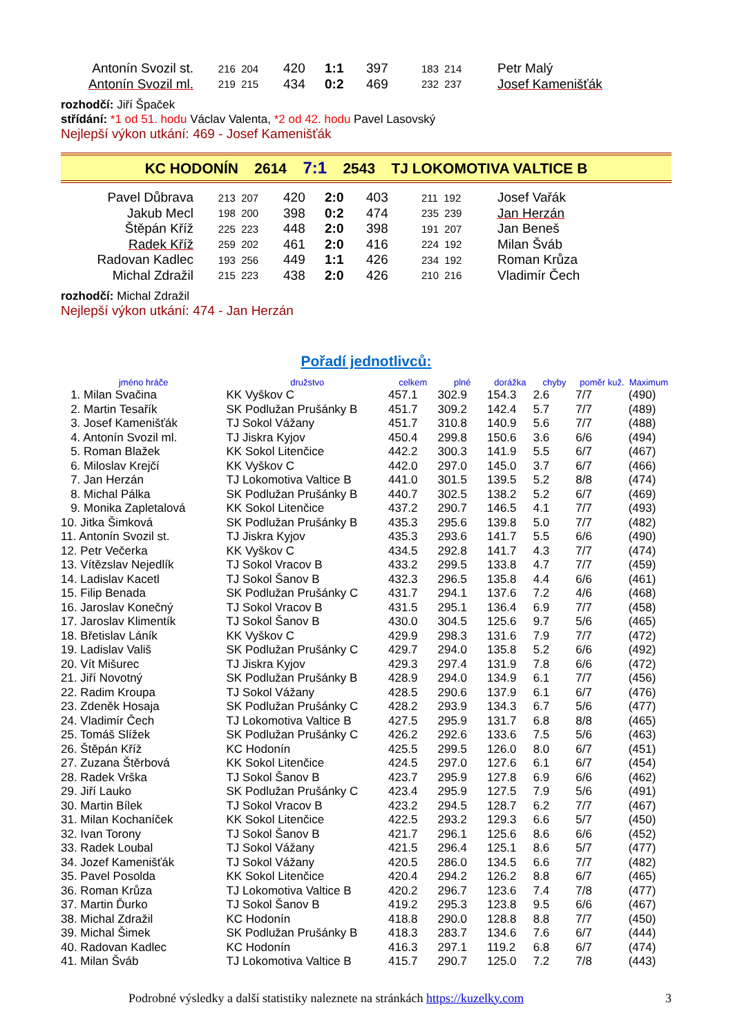| Antonín Svozil st. | 216 204 | 420 | 1:1 | 397 | 183 214 | Petr Malý |
| Antonín Svozil ml. | 219 215 | 434 | 0:2 | 469 | 232 237 | Josef Kamenišťák |
rozhodčí: Jiří Špaček
střídání: *1 od 51. hodu Václav Valenta, *2 od 42. hodu Pavel Lasovský
Nejlepší výkon utkání: 469 - Josef Kamenišťák
KC HODONÍN 2614 7:1 2543 TJ LOKOMOTIVA VALTICE B
| Pavel Důbrava | 213 207 | 420 | 2:0 | 403 | 211 192 | Josef Vařák |
| Jakub Mecl | 198 200 | 398 | 0:2 | 474 | 235 239 | Jan Herzán |
| Štěpán Kříž | 225 223 | 448 | 2:0 | 398 | 191 207 | Jan Beneš |
| Radek Kříž | 259 202 | 461 | 2:0 | 416 | 224 192 | Milan Šváb |
| Radovan Kadlec | 193 256 | 449 | 1:1 | 426 | 234 192 | Roman Krůza |
| Michal Zdražil | 215 223 | 438 | 2:0 | 426 | 210 216 | Vladimír Čech |
rozhodčí: Michal Zdražil
Nejlepší výkon utkání: 474 - Jan Herzán
Pořadí jednotlivců:
| jméno hráče | družstvo | celkem | plné | dorážka | chyby | poměr kuž. | Maximum |
| --- | --- | --- | --- | --- | --- | --- | --- |
| 1. Milan Svačina | KK Vyškov C | 457.1 | 302.9 | 154.3 | 2.6 | 7/7 | (490) |
| 2. Martin Tesařík | SK Podlužan Prušánky B | 451.7 | 309.2 | 142.4 | 5.7 | 7/7 | (489) |
| 3. Josef Kamenišťák | TJ Sokol Vážany | 451.7 | 310.8 | 140.9 | 5.6 | 7/7 | (488) |
| 4. Antonín Svozil ml. | TJ Jiskra Kyjov | 450.4 | 299.8 | 150.6 | 3.6 | 6/6 | (494) |
| 5. Roman Blažek | KK Sokol Litenčice | 442.2 | 300.3 | 141.9 | 5.5 | 6/7 | (467) |
| 6. Miloslav Krejčí | KK Vyškov C | 442.0 | 297.0 | 145.0 | 3.7 | 6/7 | (466) |
| 7. Jan Herzán | TJ Lokomotiva Valtice B | 441.0 | 301.5 | 139.5 | 5.2 | 8/8 | (474) |
| 8. Michal Pálka | SK Podlužan Prušánky B | 440.7 | 302.5 | 138.2 | 5.2 | 6/7 | (469) |
| 9. Monika Zapletalová | KK Sokol Litenčice | 437.2 | 290.7 | 146.5 | 4.1 | 7/7 | (493) |
| 10. Jitka Šimková | SK Podlužan Prušánky B | 435.3 | 295.6 | 139.8 | 5.0 | 7/7 | (482) |
| 11. Antonín Svozil st. | TJ Jiskra Kyjov | 435.3 | 293.6 | 141.7 | 5.5 | 6/6 | (490) |
| 12. Petr Večerka | KK Vyškov C | 434.5 | 292.8 | 141.7 | 4.3 | 7/7 | (474) |
| 13. Vítězslav Nejedlík | TJ Sokol Vracov B | 433.2 | 299.5 | 133.8 | 4.7 | 7/7 | (459) |
| 14. Ladislav Kacetl | TJ Sokol Šanov B | 432.3 | 296.5 | 135.8 | 4.4 | 6/6 | (461) |
| 15. Filip Benada | SK Podlužan Prušánky C | 431.7 | 294.1 | 137.6 | 7.2 | 4/6 | (468) |
| 16. Jaroslav Konečný | TJ Sokol Vracov B | 431.5 | 295.1 | 136.4 | 6.9 | 7/7 | (458) |
| 17. Jaroslav Klimentík | TJ Sokol Šanov B | 430.0 | 304.5 | 125.6 | 9.7 | 5/6 | (465) |
| 18. Břetislav Láník | KK Vyškov C | 429.9 | 298.3 | 131.6 | 7.9 | 7/7 | (472) |
| 19. Ladislav Vališ | SK Podlužan Prušánky C | 429.7 | 294.0 | 135.8 | 5.2 | 6/6 | (492) |
| 20. Vít Mišurec | TJ Jiskra Kyjov | 429.3 | 297.4 | 131.9 | 7.8 | 6/6 | (472) |
| 21. Jiří Novotný | SK Podlužan Prušánky B | 428.9 | 294.0 | 134.9 | 6.1 | 7/7 | (456) |
| 22. Radim Kroupa | TJ Sokol Vážany | 428.5 | 290.6 | 137.9 | 6.1 | 6/7 | (476) |
| 23. Zdeněk Hosaja | SK Podlužan Prušánky C | 428.2 | 293.9 | 134.3 | 6.7 | 5/6 | (477) |
| 24. Vladimír Čech | TJ Lokomotiva Valtice B | 427.5 | 295.9 | 131.7 | 6.8 | 8/8 | (465) |
| 25. Tomáš Slížek | SK Podlužan Prušánky C | 426.2 | 292.6 | 133.6 | 7.5 | 5/6 | (463) |
| 26. Štěpán Kříž | KC Hodonín | 425.5 | 299.5 | 126.0 | 8.0 | 6/7 | (451) |
| 27. Zuzana Štěrbová | KK Sokol Litenčice | 424.5 | 297.0 | 127.6 | 6.1 | 6/7 | (454) |
| 28. Radek Vrška | TJ Sokol Šanov B | 423.7 | 295.9 | 127.8 | 6.9 | 6/6 | (462) |
| 29. Jiří Lauko | SK Podlužan Prušánky C | 423.4 | 295.9 | 127.5 | 7.9 | 5/6 | (491) |
| 30. Martin Bílek | TJ Sokol Vracov B | 423.2 | 294.5 | 128.7 | 6.2 | 7/7 | (467) |
| 31. Milan Kochaníček | KK Sokol Litenčice | 422.5 | 293.2 | 129.3 | 6.6 | 5/7 | (450) |
| 32. Ivan Torony | TJ Sokol Šanov B | 421.7 | 296.1 | 125.6 | 8.6 | 6/6 | (452) |
| 33. Radek Loubal | TJ Sokol Vážany | 421.5 | 296.4 | 125.1 | 8.6 | 5/7 | (477) |
| 34. Jozef Kamenišťák | TJ Sokol Vážany | 420.5 | 286.0 | 134.5 | 6.6 | 7/7 | (482) |
| 35. Pavel Posolda | KK Sokol Litenčice | 420.4 | 294.2 | 126.2 | 8.8 | 6/7 | (465) |
| 36. Roman Krůza | TJ Lokomotiva Valtice B | 420.2 | 296.7 | 123.6 | 7.4 | 7/8 | (477) |
| 37. Martin Ďurko | TJ Sokol Šanov B | 419.2 | 295.3 | 123.8 | 9.5 | 6/6 | (467) |
| 38. Michal Zdražil | KC Hodonín | 418.8 | 290.0 | 128.8 | 8.8 | 7/7 | (450) |
| 39. Michal Šimek | SK Podlužan Prušánky B | 418.3 | 283.7 | 134.6 | 7.6 | 6/7 | (444) |
| 40. Radovan Kadlec | KC Hodonín | 416.3 | 297.1 | 119.2 | 6.8 | 6/7 | (474) |
| 41. Milan Šváb | TJ Lokomotiva Valtice B | 415.7 | 290.7 | 125.0 | 7.2 | 7/8 | (443) |
Podrobné výsledky a další statistiky naleznete na stránkách https://kuzelky.com 3